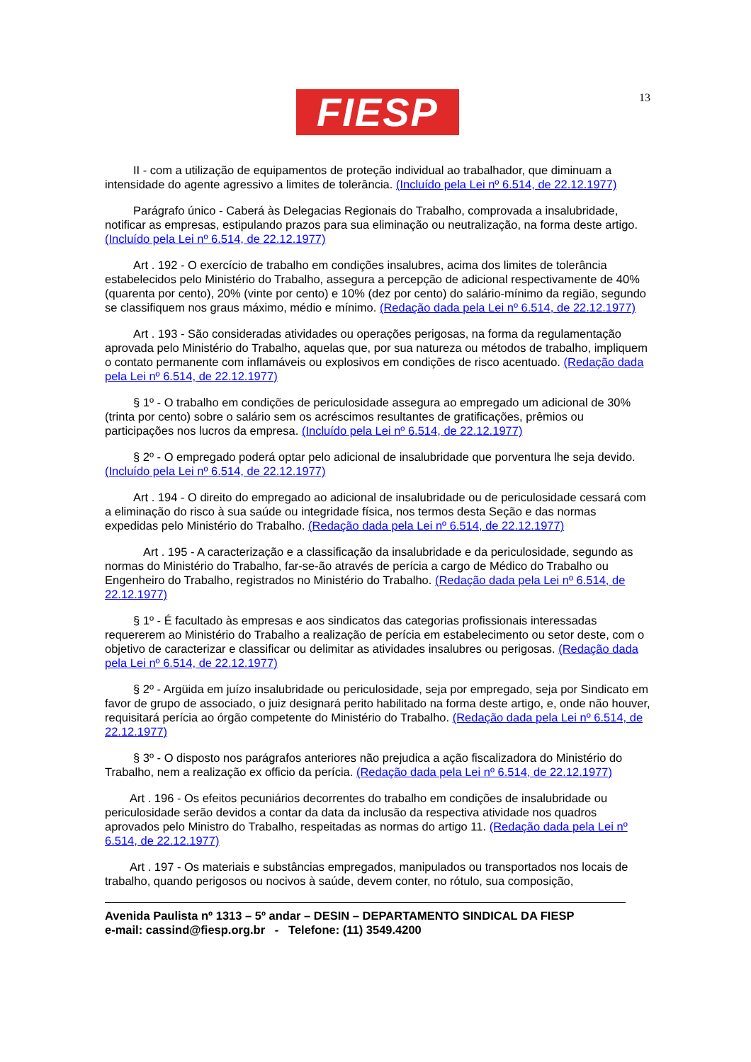FIESP 13
II - com a utilização de equipamentos de proteção individual ao trabalhador, que diminuam a intensidade do agente agressivo a limites de tolerância. (Incluído pela Lei nº 6.514, de 22.12.1977)
Parágrafo único - Caberá às Delegacias Regionais do Trabalho, comprovada a insalubridade, notificar as empresas, estipulando prazos para sua eliminação ou neutralização, na forma deste artigo. (Incluído pela Lei nº 6.514, de 22.12.1977)
Art . 192 - O exercício de trabalho em condições insalubres, acima dos limites de tolerância estabelecidos pelo Ministério do Trabalho, assegura a percepção de adicional respectivamente de 40% (quarenta por cento), 20% (vinte por cento) e 10% (dez por cento) do salário-mínimo da região, segundo se classifiquem nos graus máximo, médio e mínimo. (Redação dada pela Lei nº 6.514, de 22.12.1977)
Art . 193 - São consideradas atividades ou operações perigosas, na forma da regulamentação aprovada pelo Ministério do Trabalho, aquelas que, por sua natureza ou métodos de trabalho, impliquem o contato permanente com inflamáveis ou explosivos em condições de risco acentuado. (Redação dada pela Lei nº 6.514, de 22.12.1977)
§ 1º - O trabalho em condições de periculosidade assegura ao empregado um adicional de 30% (trinta por cento) sobre o salário sem os acréscimos resultantes de gratificações, prêmios ou participações nos lucros da empresa. (Incluído pela Lei nº 6.514, de 22.12.1977)
§ 2º - O empregado poderá optar pelo adicional de insalubridade que porventura lhe seja devido. (Incluído pela Lei nº 6.514, de 22.12.1977)
Art . 194 - O direito do empregado ao adicional de insalubridade ou de periculosidade cessará com a eliminação do risco à sua saúde ou integridade física, nos termos desta Seção e das normas expedidas pelo Ministério do Trabalho. (Redação dada pela Lei nº 6.514, de 22.12.1977)
Art . 195 - A caracterização e a classificação da insalubridade e da periculosidade, segundo as normas do Ministério do Trabalho, far-se-ão através de perícia a cargo de Médico do Trabalho ou Engenheiro do Trabalho, registrados no Ministério do Trabalho. (Redação dada pela Lei nº 6.514, de 22.12.1977)
§ 1º - É facultado às empresas e aos sindicatos das categorias profissionais interessadas requererem ao Ministério do Trabalho a realização de perícia em estabelecimento ou setor deste, com o objetivo de caracterizar e classificar ou delimitar as atividades insalubres ou perigosas. (Redação dada pela Lei nº 6.514, de 22.12.1977)
§ 2º - Argüida em juízo insalubridade ou periculosidade, seja por empregado, seja por Sindicato em favor de grupo de associado, o juiz designará perito habilitado na forma deste artigo, e, onde não houver, requisitará perícia ao órgão competente do Ministério do Trabalho. (Redação dada pela Lei nº 6.514, de 22.12.1977)
§ 3º - O disposto nos parágrafos anteriores não prejudica a ação fiscalizadora do Ministério do Trabalho, nem a realização ex officio da perícia. (Redação dada pela Lei nº 6.514, de 22.12.1977)
Art . 196 - Os efeitos pecuniários decorrentes do trabalho em condições de insalubridade ou periculosidade serão devidos a contar da data da inclusão da respectiva atividade nos quadros aprovados pelo Ministro do Trabalho, respeitadas as normas do artigo 11. (Redação dada pela Lei nº 6.514, de 22.12.1977)
Art . 197 - Os materiais e substâncias empregados, manipulados ou transportados nos locais de trabalho, quando perigosos ou nocivos à saúde, devem conter, no rótulo, sua composição,
Avenida Paulista nº 1313 – 5º andar – DESIN – DEPARTAMENTO SINDICAL DA FIESP
e-mail: cassind@fiesp.org.br - Telefone: (11) 3549.4200